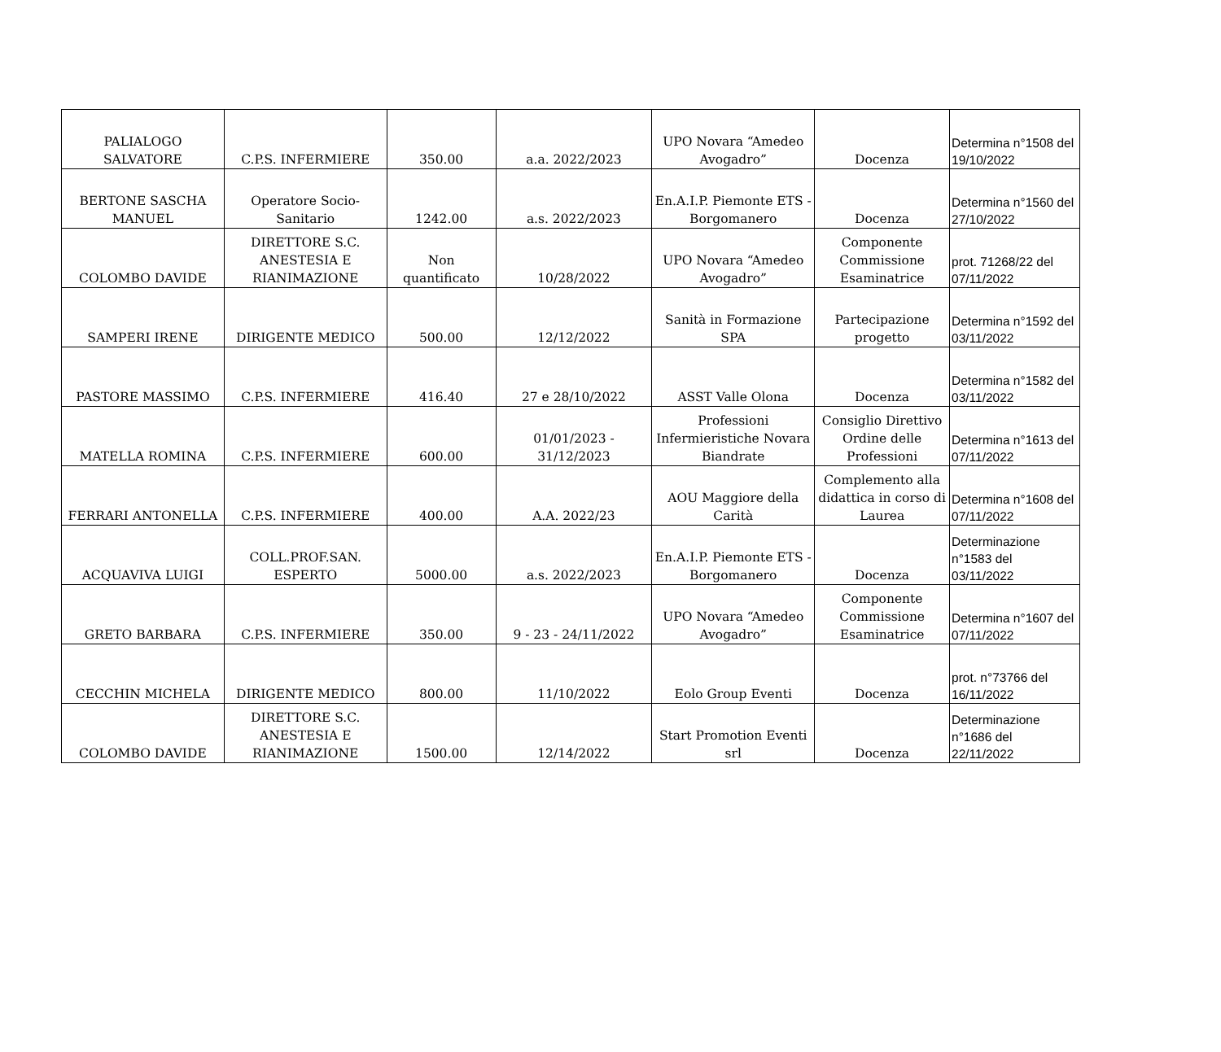| PALIALOGO SALVATORE | C.P.S. INFERMIERE | 350.00 | a.a. 2022/2023 | UPO Novara “Amedeo Avogadro” | Docenza | Determina n°1508 del 19/10/2022 |
| BERTONE SASCHA MANUEL | Operatore Socio-Sanitario | 1242.00 | a.s. 2022/2023 | En.A.I.P. Piemonte ETS - Borgomanero | Docenza | Determina n°1560 del 27/10/2022 |
| COLOMBO DAVIDE | DIRETTORE S.C. ANESTESIA E RIANIMAZIONE | Non quantificato | 10/28/2022 | UPO Novara “Amedeo Avogadro” | Componente Commissione Esaminatrice | prot. 71268/22 del 07/11/2022 |
| SAMPERI IRENE | DIRIGENTE MEDICO | 500.00 | 12/12/2022 | Sanità in Formazione SPA | Partecipazione progetto | Determina n°1592 del 03/11/2022 |
| PASTORE MASSIMO | C.P.S. INFERMIERE | 416.40 | 27 e 28/10/2022 | ASST Valle Olona | Docenza | Determina n°1582 del 03/11/2022 |
| MATELLA ROMINA | C.P.S. INFERMIERE | 600.00 | 01/01/2023 - 31/12/2023 | Professioni Infermieristiche Novara Biandrate | Consiglio Direttivo Ordine delle Professioni | Determina n°1613 del 07/11/2022 |
| FERRARI ANTONELLA | C.P.S. INFERMIERE | 400.00 | A.A. 2022/23 | AOU Maggiore della Carità | Complemento alla didattica in corso di Laurea | Determina n°1608 del 07/11/2022 |
| ACQUAVIVA LUIGI | COLL.PROF.SAN. ESPERTO | 5000.00 | a.s. 2022/2023 | En.A.I.P. Piemonte ETS - Borgomanero | Docenza | Determinazione n°1583 del 03/11/2022 |
| GRETO BARBARA | C.P.S. INFERMIERE | 350.00 | 9 - 23 - 24/11/2022 | UPO Novara “Amedeo Avogadro” | Componente Commissione Esaminatrice | Determina n°1607 del 07/11/2022 |
| CECCHIN MICHELA | DIRIGENTE MEDICO | 800.00 | 11/10/2022 | Eolo Group Eventi | Docenza | prot. n°73766 del 16/11/2022 |
| COLOMBO DAVIDE | DIRETTORE S.C. ANESTESIA E RIANIMAZIONE | 1500.00 | 12/14/2022 | Start Promotion Eventi srl | Docenza | Determinazione n°1686 del 22/11/2022 |